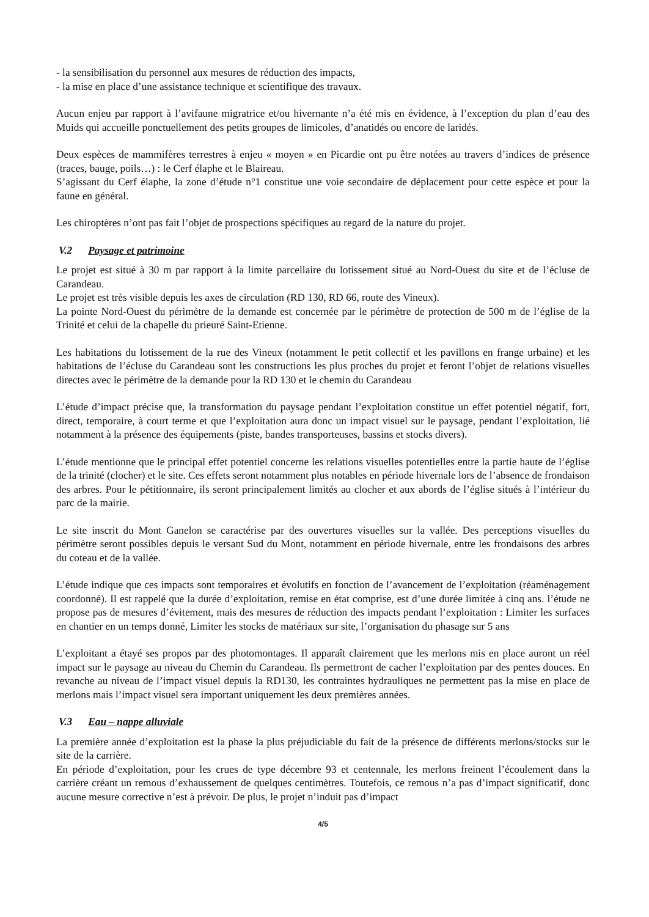- la sensibilisation du personnel aux mesures de réduction des impacts,
- la mise en place d’une assistance technique et scientifique des travaux.
Aucun enjeu par rapport à l’avifaune migratrice et/ou hivernante n’a été mis en évidence, à l’exception du plan d’eau des Muids qui accueille ponctuellement des petits groupes de limicoles, d’anatidés ou encore de laridés.
Deux espèces de mammifères terrestres à enjeu « moyen » en Picardie ont pu être notées au travers d’indices de présence (traces, bauge, poils…) : le Cerf élaphe et le Blaireau.
S’agissant du Cerf élaphe, la zone d’étude n°1 constitue une voie secondaire de déplacement pour cette espèce et pour la faune en général.
Les chiroptères n’ont pas fait l’objet de prospections spécifiques au regard de la nature du projet.
V.2 Paysage et patrimoine
Le projet est situé à 30 m par rapport à la limite parcellaire du lotissement situé au Nord-Ouest du site et de l’écluse de Carandeau.
Le projet est très visible depuis les axes de circulation (RD 130, RD 66, route des Vineux).
La pointe Nord-Ouest du périmètre de la demande est concernée par le périmètre de protection de 500 m de l’église de la Trinité et celui de la chapelle du prieuré Saint-Etienne.
Les habitations du lotissement de la rue des Vineux (notamment le petit collectif et les pavillons en frange urbaine) et les habitations de l’écluse du Carandeau sont les constructions les plus proches du projet et feront l’objet de relations visuelles directes avec le périmètre de la demande pour la RD 130 et le chemin du Carandeau
L’étude d’impact précise que, la transformation du paysage pendant l’exploitation constitue un effet potentiel négatif, fort, direct, temporaire, à court terme et que l’exploitation aura donc un impact visuel sur le paysage, pendant l’exploitation, lié notamment à la présence des équipements (piste, bandes transporteuses, bassins et stocks divers).
L’étude mentionne que le principal effet potentiel concerne les relations visuelles potentielles entre la partie haute de l’église de la trinité (clocher) et le site. Ces effets seront notamment plus notables en période hivernale lors de l’absence de frondaison des arbres. Pour le pétitionnaire, ils seront principalement limités au clocher et aux abords de l’église situés à l’intérieur du parc de la mairie.
Le site inscrit du Mont Ganelon se caractérise par des ouvertures visuelles sur la vallée. Des perceptions visuelles du périmètre seront possibles depuis le versant Sud du Mont, notamment en période hivernale, entre les frondaisons des arbres du coteau et de la vallée.
L’étude indique que ces impacts sont temporaires et évolutifs en fonction de l’avancement de l’exploitation (réaménagement coordonné). Il est rappelé que la durée d’exploitation, remise en état comprise, est d’une durée limitée à cinq ans. l’étude ne propose pas de mesures d’évitement, mais des mesures de réduction des impacts pendant l’exploitation : Limiter les surfaces en chantier en un temps donné, Limiter les stocks de matériaux sur site, l’organisation du phasage sur 5 ans
L’exploitant a étayé ses propos par des photomontages. Il apparaît clairement que les merlons mis en place auront un réel impact sur le paysage au niveau du Chemin du Carandeau. Ils permettront de cacher l’exploitation par des pentes douces. En revanche au niveau de l’impact visuel depuis la RD130, les contraintes hydrauliques ne permettent pas la mise en place de merlons mais l’impact visuel sera important uniquement les deux premières années.
V.3 Eau – nappe alluviale
La première année d’exploitation est la phase la plus préjudiciable du fait de la présence de différents merlons/stocks sur le site de la carrière.
En période d’exploitation, pour les crues de type décembre 93 et centennale, les merlons freinent l’écoulement dans la carrière créant un remous d’exhaussement de quelques centimètres. Toutefois, ce remous n’a pas d’impact significatif, donc aucune mesure corrective n’est à prévoir. De plus, le projet n’induit pas d’impact
4/5